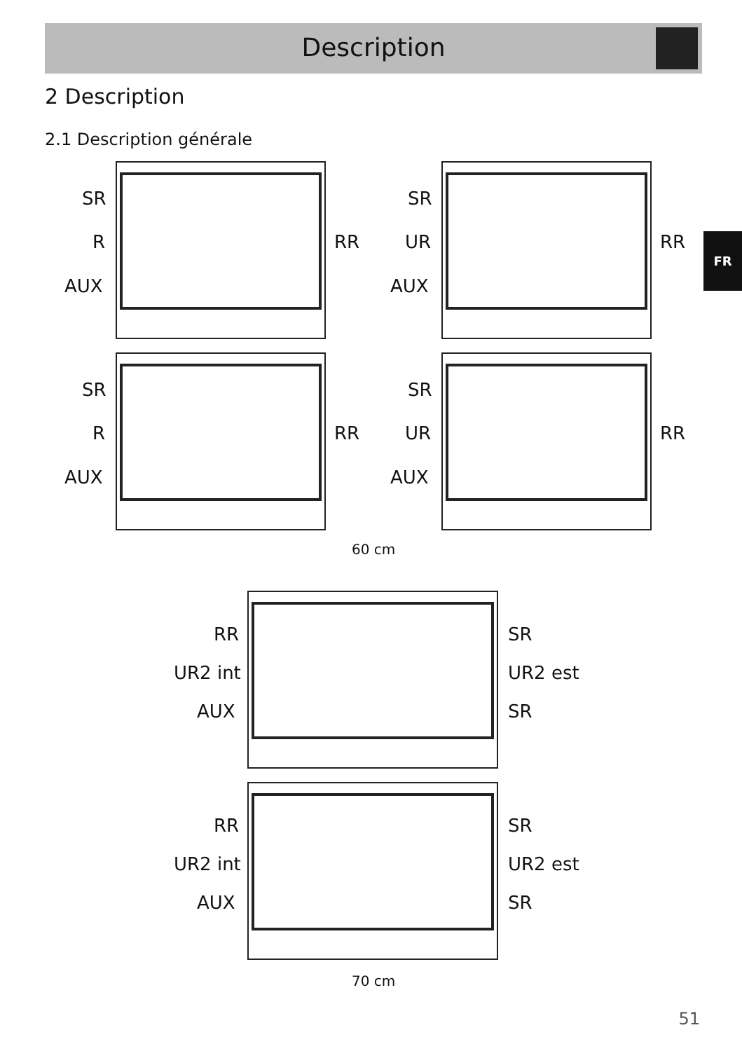Description
FR
2 Description
2.1 Description générale
SR
R
AUX
RR
SR
UR
AUX
RR
SR
R
AUX
RR
SR
UR
AUX
RR
60 cm
RR
UR2 int
AUX
SR
UR2 est
SR
RR
UR2 int
AUX
SR
UR2 est
SR
70 cm
51